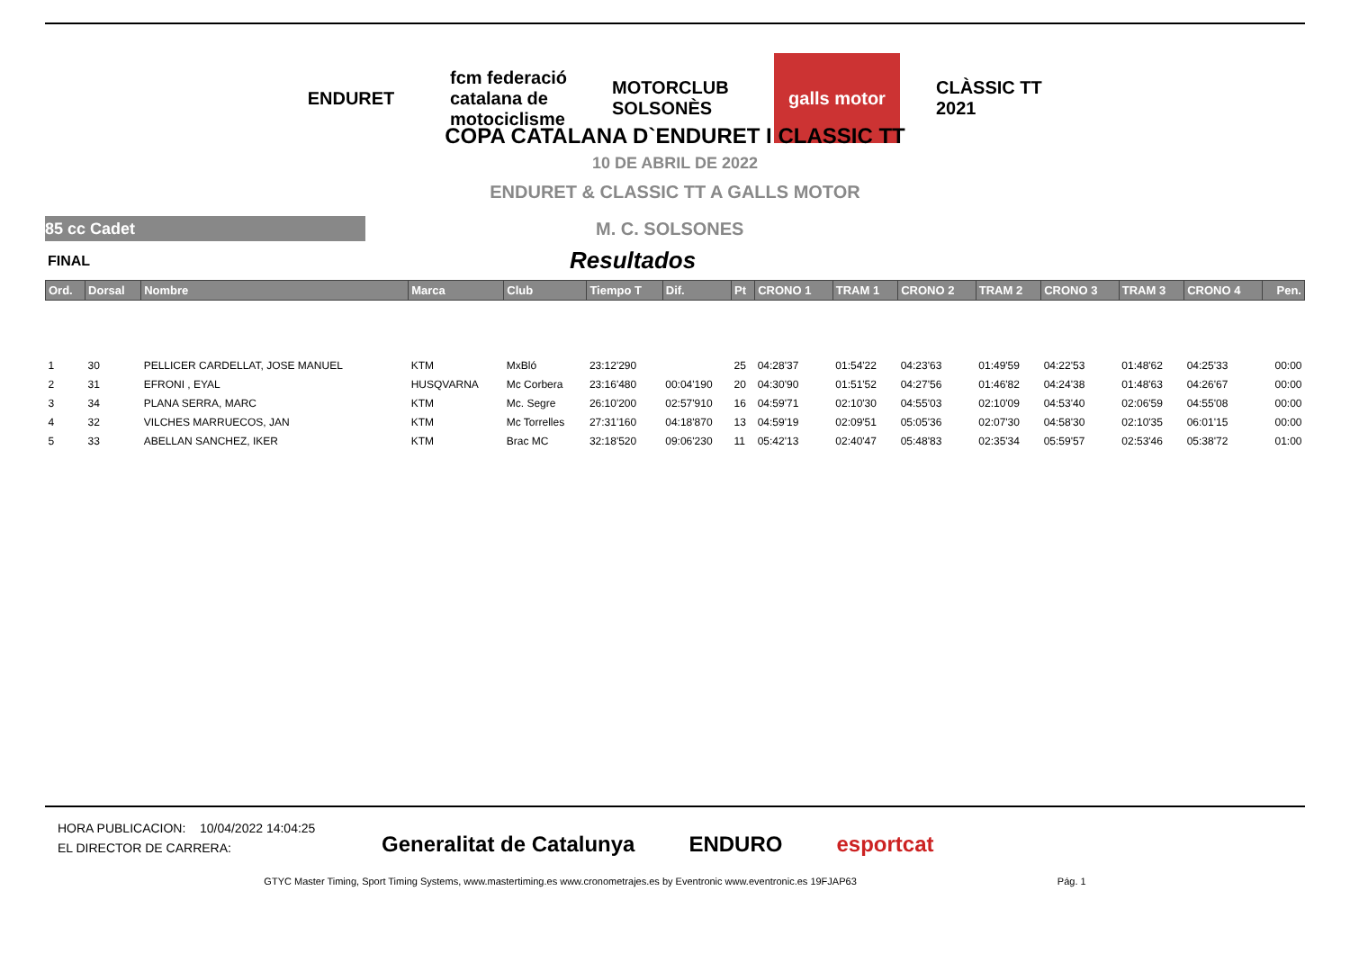ENDURET fcm federació catalana de motociclisme
MOTORCLUB SOLSONÈS
galls motor CLÀSSIC TT 2021
COPA CATALANA D`ENDURET I CLASSIC TT
10 DE ABRIL DE 2022
ENDURET & CLASSIC TT A GALLS MOTOR
85 cc Cadet
M. C. SOLSONES
FINAL Resultados
| Ord. | Dorsal | Nombre | Marca | Club | Tiempo T | Dif. | Pt | CRONO 1 | TRAM 1 | CRONO 2 | TRAM 2 | CRONO 3 | TRAM 3 | CRONO 4 | Pen. |
| --- | --- | --- | --- | --- | --- | --- | --- | --- | --- | --- | --- | --- | --- | --- | --- |
| 1 | 30 | PELLICER CARDELLAT, JOSE MANUEL | KTM | MxBló | 23:12'290 | | 25 | 04:28'37 | 01:54'22 | 04:23'63 | 01:49'59 | 04:22'53 | 01:48'62 | 04:25'33 | 00:00 |
| 2 | 31 | EFRONI , EYAL | HUSQVARNA | Mc Corbera | 23:16'480 | 00:04'190 | 20 | 04:30'90 | 01:51'52 | 04:27'56 | 01:46'82 | 04:24'38 | 01:48'63 | 04:26'67 | 00:00 |
| 3 | 34 | PLANA SERRA, MARC | KTM | Mc. Segre | 26:10'200 | 02:57'910 | 16 | 04:59'71 | 02:10'30 | 04:55'03 | 02:10'09 | 04:53'40 | 02:06'59 | 04:55'08 | 00:00 |
| 4 | 32 | VILCHES MARRUECOS, JAN | KTM | Mc Torrelles | 27:31'160 | 04:18'870 | 13 | 04:59'19 | 02:09'51 | 05:05'36 | 02:07'30 | 04:58'30 | 02:10'35 | 06:01'15 | 00:00 |
| 5 | 33 | ABELLAN SANCHEZ, IKER | KTM | Brac MC | 32:18'520 | 09:06'230 | 11 | 05:42'13 | 02:40'47 | 05:48'83 | 02:35'34 | 05:59'57 | 02:53'46 | 05:38'72 | 01:00 |
HORA PUBLICACION: 10/04/2022 14:04:25
EL DIRECTOR DE CARRERA:
Generalitat de Catalunya ENDURO esportcat
GTYC Master Timing, Sport Timing Systems, www.mastertiming.es www.cronometrajes.es by Eventronic www.eventronic.es 19FJAP63 Pág. 1